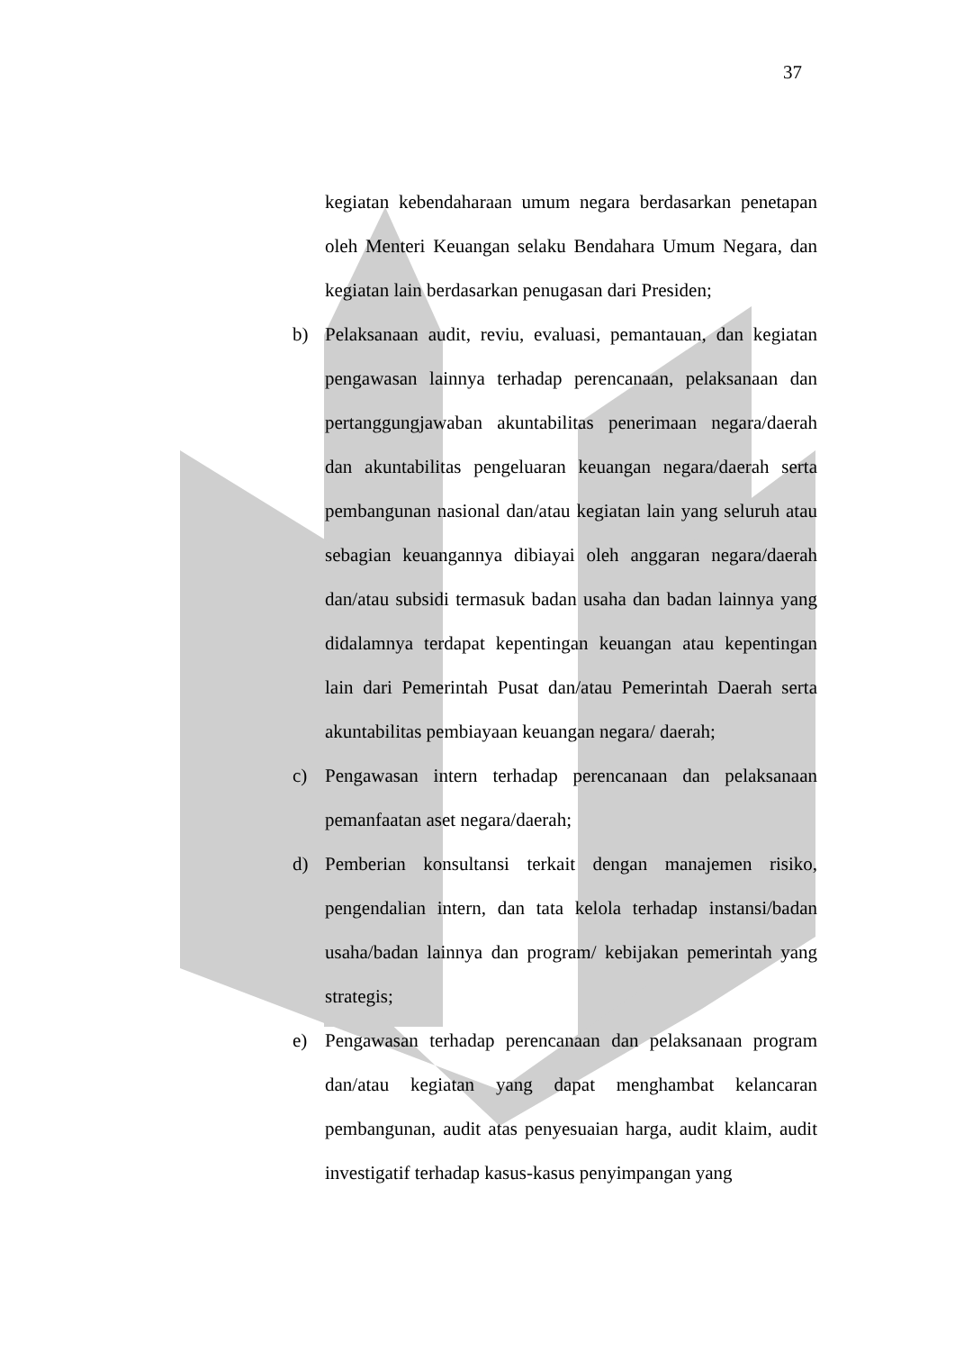37
kegiatan kebendaharaan umum negara berdasarkan penetapan oleh Menteri Keuangan selaku Bendahara Umum Negara, dan kegiatan lain berdasarkan penugasan dari Presiden;
b) Pelaksanaan audit, reviu, evaluasi, pemantauan, dan kegiatan pengawasan lainnya terhadap perencanaan, pelaksanaan dan pertanggungjawaban akuntabilitas penerimaan negara/daerah dan akuntabilitas pengeluaran keuangan negara/daerah serta pembangunan nasional dan/atau kegiatan lain yang seluruh atau sebagian keuangannya dibiayai oleh anggaran negara/daerah dan/atau subsidi termasuk badan usaha dan badan lainnya yang didalamnya terdapat kepentingan keuangan atau kepentingan lain dari Pemerintah Pusat dan/atau Pemerintah Daerah serta akuntabilitas pembiayaan keuangan negara/ daerah;
c) Pengawasan intern terhadap perencanaan dan pelaksanaan pemanfaatan aset negara/daerah;
d) Pemberian konsultansi terkait dengan manajemen risiko, pengendalian intern, dan tata kelola terhadap instansi/badan usaha/badan lainnya dan program/ kebijakan pemerintah yang strategis;
e) Pengawasan terhadap perencanaan dan pelaksanaan program dan/atau kegiatan yang dapat menghambat kelancaran pembangunan, audit atas penyesuaian harga, audit klaim, audit investigatif terhadap kasus-kasus penyimpangan yang